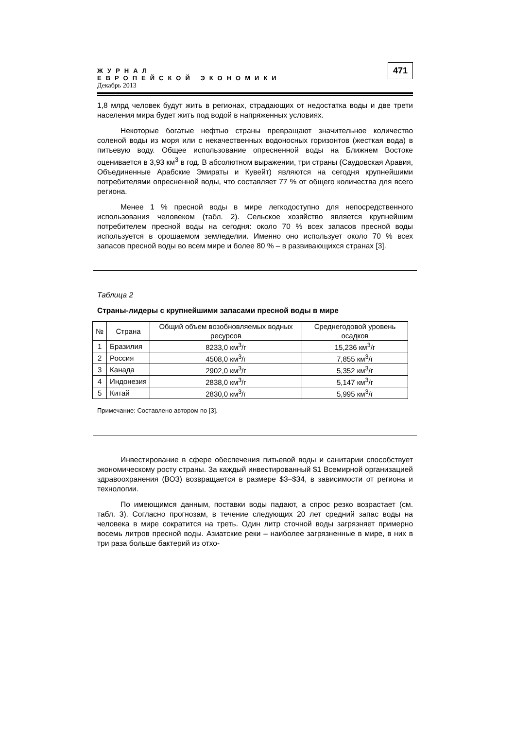ЖУРНАЛ
ЕВРОПЕЙСКОЙ ЭКОНОМИКИ
Декабрь 2013
471
1,8 млрд человек будут жить в регионах, страдающих от недостатка воды и две трети населения мира будет жить под водой в напряженных условиях.
Некоторые богатые нефтью страны превращают значительное количество соленой воды из моря или с некачественных водоносных горизонтов (жесткая вода) в питьевую воду. Общее использование опресненной воды на Ближнем Востоке оценивается в 3,93 км<sup>3</sup> в год. В абсолютном выражении, три страны (Саудовская Аравия, Объединенные Арабские Эмираты и Кувейт) являются на сегодня крупнейшими потребителями опресненной воды, что составляет 77 % от общего количества для всего региона.
Менее 1 % пресной воды в мире легкодоступно для непосредственного использования человеком (табл. 2). Сельское хозяйство является крупнейшим потребителем пресной воды на сегодня: около 70 % всех запасов пресной воды используется в орошаемом земледелии. Именно оно использует около 70 % всех запасов пресной воды во всем мире и более 80 % – в развивающихся странах [3].
Таблица 2
Страны-лидеры с крупнейшими запасами пресной воды в мире
| № | Страна | Общий объем возобновляемых водных ресурсов | Среднегодовой уровень осадков |
| --- | --- | --- | --- |
| 1 | Бразилия | 8233,0 км<sup>3</sup>/г | 15,236 км<sup>3</sup>/г |
| 2 | Россия | 4508,0 км<sup>3</sup>/г | 7,855 км<sup>3</sup>/г |
| 3 | Канада | 2902,0 км<sup>3</sup>/г | 5,352 км<sup>3</sup>/г |
| 4 | Индонезия | 2838,0 км<sup>3</sup>/г | 5,147 км<sup>3</sup>/г |
| 5 | Китай | 2830,0 км<sup>3</sup>/г | 5,995 км<sup>3</sup>/г |
Примечание: Составлено автором по [3].
Инвестирование в сфере обеспечения питьевой воды и санитарии способствует экономическому росту страны. За каждый инвестированный $1 Всемирной организацией здравоохранения (ВОЗ) возвращается в размере $3–$34, в зависимости от региона и технологии.
По имеющимся данным, поставки воды падают, а спрос резко возрастает (см. табл. 3). Согласно прогнозам, в течение следующих 20 лет средний запас воды на человека в мире сократится на треть. Один литр сточной воды загрязняет примерно восемь литров пресной воды. Азиатские реки – наиболее загрязненные в мире, в них в три раза больше бактерий из отхо-